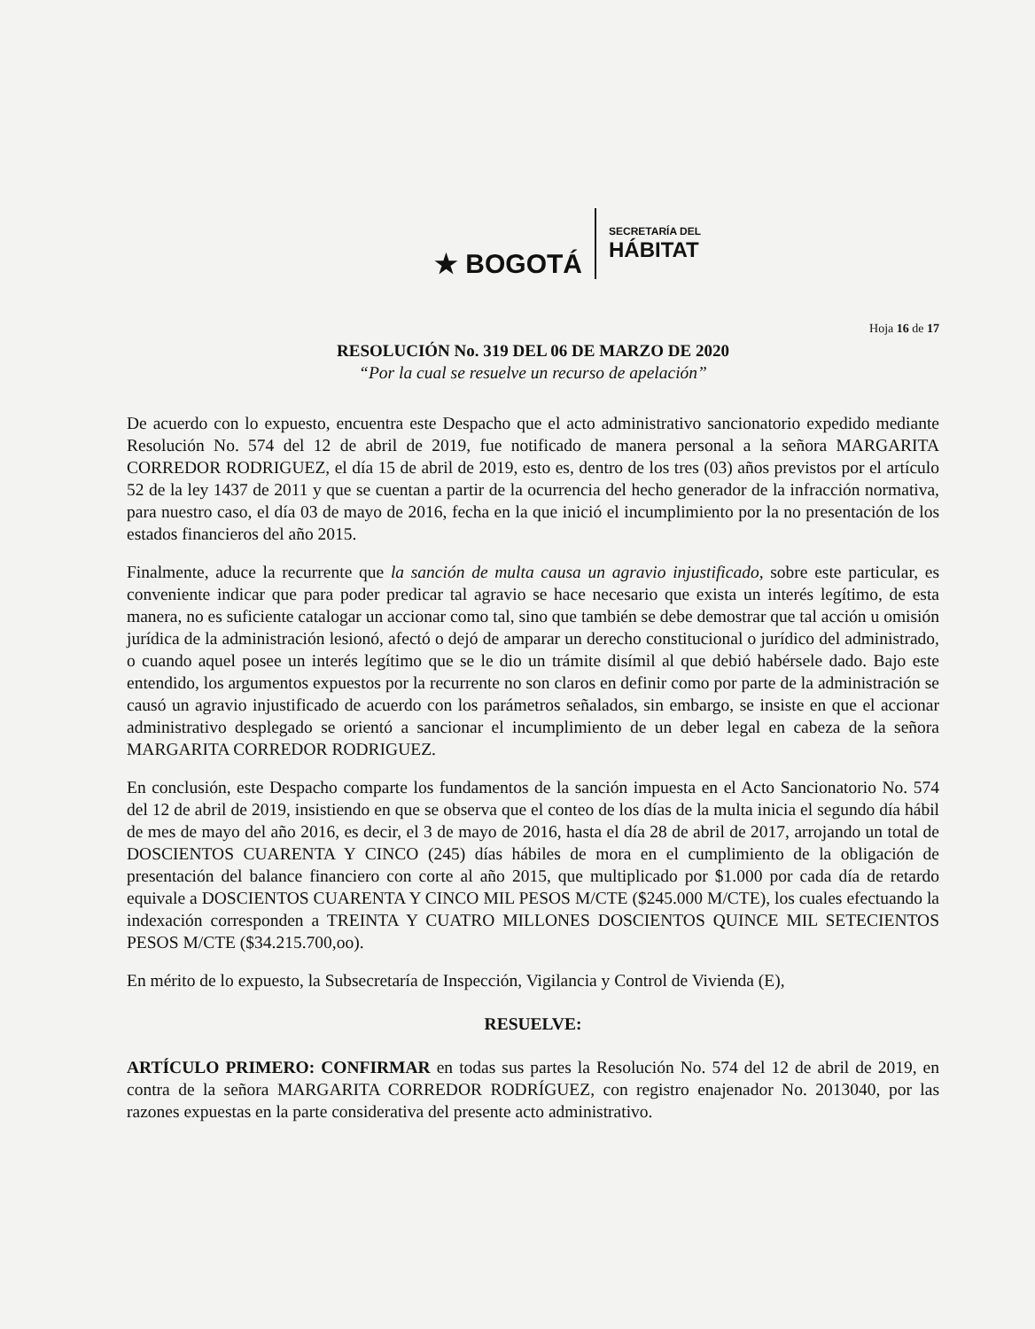★ BOGOTÁ
SECRETARÍA DEL
HÁBITAT
Hoja 16 de 17
RESOLUCIÓN No. 319 DEL 06 DE MARZO DE 2020
“Por la cual se resuelve un recurso de apelación”
De acuerdo con lo expuesto, encuentra este Despacho que el acto administrativo sancionatorio expedido mediante Resolución No. 574 del 12 de abril de 2019, fue notificado de manera personal a la señora MARGARITA CORREDOR RODRIGUEZ, el día 15 de abril de 2019, esto es, dentro de los tres (03) años previstos por el artículo 52 de la ley 1437 de 2011 y que se cuentan a partir de la ocurrencia del hecho generador de la infracción normativa, para nuestro caso, el día 03 de mayo de 2016, fecha en la que inició el incumplimiento por la no presentación de los estados financieros del año 2015.
Finalmente, aduce la recurrente que la sanción de multa causa un agravio injustificado, sobre este particular, es conveniente indicar que para poder predicar tal agravio se hace necesario que exista un interés legítimo, de esta manera, no es suficiente catalogar un accionar como tal, sino que también se debe demostrar que tal acción u omisión jurídica de la administración lesionó, afectó o dejó de amparar un derecho constitucional o jurídico del administrado, o cuando aquel posee un interés legítimo que se le dio un trámite disímil al que debió habérsele dado. Bajo este entendido, los argumentos expuestos por la recurrente no son claros en definir como por parte de la administración se causó un agravio injustificado de acuerdo con los parámetros señalados, sin embargo, se insiste en que el accionar administrativo desplegado se orientó a sancionar el incumplimiento de un deber legal en cabeza de la señora MARGARITA CORREDOR RODRIGUEZ.
En conclusión, este Despacho comparte los fundamentos de la sanción impuesta en el Acto Sancionatorio No. 574 del 12 de abril de 2019, insistiendo en que se observa que el conteo de los días de la multa inicia el segundo día hábil de mes de mayo del año 2016, es decir, el 3 de mayo de 2016, hasta el día 28 de abril de 2017, arrojando un total de DOSCIENTOS CUARENTA Y CINCO (245) días hábiles de mora en el cumplimiento de la obligación de presentación del balance financiero con corte al año 2015, que multiplicado por $1.000 por cada día de retardo equivale a DOSCIENTOS CUARENTA Y CINCO MIL PESOS M/CTE ($245.000 M/CTE), los cuales efectuando la indexación corresponden a TREINTA Y CUATRO MILLONES DOSCIENTOS QUINCE MIL SETECIENTOS PESOS M/CTE ($34.215.700,oo).
En mérito de lo expuesto, la Subsecretaría de Inspección, Vigilancia y Control de Vivienda (E),
RESUELVE:
ARTÍCULO PRIMERO: CONFIRMAR en todas sus partes la Resolución No. 574 del 12 de abril de 2019, en contra de la señora MARGARITA CORREDOR RODRÍGUEZ, con registro enajenador No. 2013040, por las razones expuestas en la parte considerativa del presente acto administrativo.